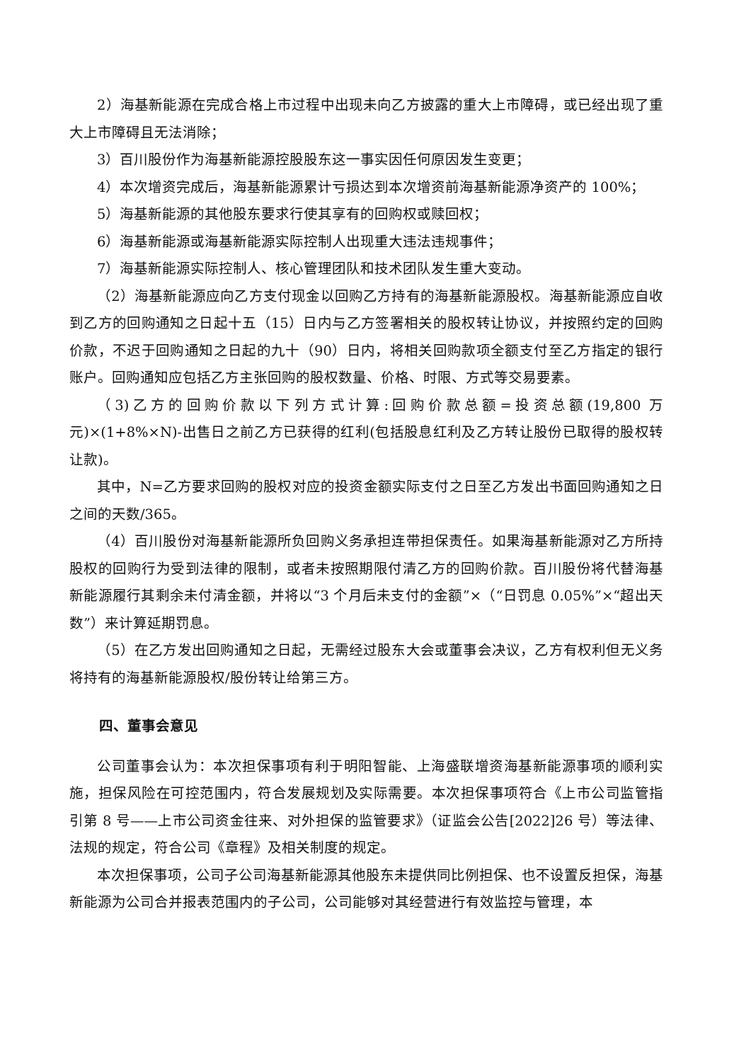2）海基新能源在完成合格上市过程中出现未向乙方披露的重大上市障碍，或已经出现了重大上市障碍且无法消除；
3）百川股份作为海基新能源控股股东这一事实因任何原因发生变更；
4）本次增资完成后，海基新能源累计亏损达到本次增资前海基新能源净资产的 100%；
5）海基新能源的其他股东要求行使其享有的回购权或赎回权；
6）海基新能源或海基新能源实际控制人出现重大违法违规事件；
7）海基新能源实际控制人、核心管理团队和技术团队发生重大变动。
（2）海基新能源应向乙方支付现金以回购乙方持有的海基新能源股权。海基新能源应自收到乙方的回购通知之日起十五（15）日内与乙方签署相关的股权转让协议，并按照约定的回购价款，不迟于回购通知之日起的九十（90）日内，将相关回购款项全额支付至乙方指定的银行账户。回购通知应包括乙方主张回购的股权数量、价格、时限、方式等交易要素。
（3)乙方的回购价款以下列方式计算:回购价款总额=投资总额(19,800 万元)×(1+8%×N)-出售日之前乙方已获得的红利(包括股息红利及乙方转让股份已取得的股权转让款)。
其中，N=乙方要求回购的股权对应的投资金额实际支付之日至乙方发出书面回购通知之日之间的天数/365。
（4）百川股份对海基新能源所负回购义务承担连带担保责任。如果海基新能源对乙方所持股权的回购行为受到法律的限制，或者未按照期限付清乙方的回购价款。百川股份将代替海基新能源履行其剩余未付清金额，并将以“3 个月后未支付的金额”×（“日罚息 0.05%”×“超出天数”）来计算延期罚息。
（5）在乙方发出回购通知之日起，无需经过股东大会或董事会决议，乙方有权利但无义务将持有的海基新能源股权/股份转让给第三方。
四、董事会意见
公司董事会认为：本次担保事项有利于明阳智能、上海盛联增资海基新能源事项的顺利实施，担保风险在可控范围内，符合发展规划及实际需要。本次担保事项符合《上市公司监管指引第 8 号——上市公司资金往来、对外担保的监管要求》（证监会公告[2022]26 号）等法律、法规的规定，符合公司《章程》及相关制度的规定。
本次担保事项，公司子公司海基新能源其他股东未提供同比例担保、也不设置反担保，海基新能源为公司合并报表范围内的子公司，公司能够对其经营进行有效监控与管理，本